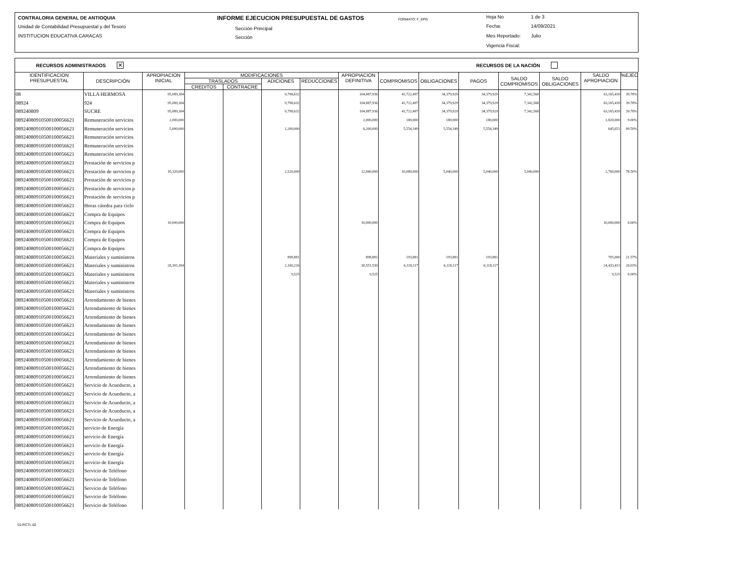CONTRALORIA GENERAL DE ANTIOQUIA INFORME EJECUCION PRESUPUESTAL DE GASTOS FORMATO: F_EPG Hoja No 1 de 3
Unidad de Contabilidad Presupuestal y del Tesoro Sección Principal Fecha: 14/09/2021
INSTITUCION EDUCATIVA CARACAS Sección Mes Reportado: Julio
Vigencia Fiscal:
RECURSOS ADMINISTRADOS ✕ RECURSOS DE LA NACIÓN
| IDENTIFICACION PRESUPUESTAL | DESCRIPCIÓN | APROPIACION INICIAL | MODIFICACIONES | | | | APROPIACION DEFINITIVA | COMPROMISOS | OBLIGACIONES | PAGOS | SALDO COMPROMISOS | SALDO OBLIGACIONES | SALDO APROPIACION | %EJEC |
| --- | --- | --- | --- | --- | --- | --- | --- | --- | --- | --- | --- | --- | --- | --- |
| | | | TRASLADOS | | ADICIONES | REDUCCIONES | | | | | | | | |
| | | | CREDITOS | CONTRACRE | | | | | | | | | | |
| 08 | VILLA HERMOSA | 95,089,304 | | | 9,798,632 | | 104,887,936 | 41,722,497 | 34,379,929 | 34,379,929 | 7,342,568 | | 63,165,439 | 39.78% |
| 08924 | 924 | 95,089,304 | | | 9,798,632 | | 104,887,936 | 41,722,497 | 34,379,929 | 34,379,929 | 7,342,568 | | 63,165,439 | 39.78% |
| 089240809 | SUCRE | 95,089,304 | | | 9,798,632 | | 104,887,936 | 41,722,497 | 34,379,929 | 34,379,929 | 7,342,568 | | 63,165,439 | 39.78% |
| 08924080910500100056621 | Remuneración servicios | 2,000,000 | | | | | 2,000,000 | 180,000 | 180,000 | 180,000 | | | 1,820,000 | 9.00% |
| 08924080910500100056621 | Remuneración servicios | 5,000,000 | | | 1,200,000 | | 6,200,000 | 5,554,349 | 5,554,349 | 5,554,349 | | | 645,651 | 89.59% |
| 08924080910500100056621 | Remuneración servicios | | | | | | | | | | | | | |
| 08924080910500100056621 | Remuneración servicios | | | | | | | | | | | | | |
| 08924080910500100056621 | Remuneración servicios | | | | | | | | | | | | | |
| 08924080910500100056621 | Prestación de servicios p | | | | | | | | | | | | | |
| 08924080910500100056621 | Prestación de servicios p | 10,320,000 | | | 2,520,000 | | 12,840,000 | 10,080,000 | 5,040,000 | 5,040,000 | 5,040,000 | | 2,760,000 | 78.50% |
| 08924080910500100056621 | Prestación de servicios p | | | | | | | | | | | | | |
| 08924080910500100056621 | Prestación de servicios p | | | | | | | | | | | | | |
| 08924080910500100056621 | Prestación de servicios p | | | | | | | | | | | | | |
| 08924080910500100056621 | Horas cátedra para ciclo | | | | | | | | | | | | | |
| 08924080910500100056621 | Compra de Equipos | | | | | | | | | | | | | |
| 08924080910500100056621 | Compra de Equipos | 10,000,000 | | | | | 10,000,000 | | | | | | 10,000,000 | 0.00% |
| 08924080910500100056621 | Compra de Equipos | | | | | | | | | | | | | |
| 08924080910500100056621 | Compra de Equipos | | | | | | | | | | | | | |
| 08924080910500100056621 | Compra de Equipos | | | | | | | | | | | | | |
| 08924080910500100056621 | Materiales y suministros | | | | 898,881 | | 898,881 | 193,881 | 193,881 | 193,881 | | | 705,000 | 21.57% |
| 08924080910500100056621 | Materiales y suministros | 28,391,304 | | | 2,160,226 | | 30,551,530 | 6,118,117 | 6,118,117 | 6,118,117 | | | 24,433,413 | 20.03% |
| 08924080910500100056621 | Materiales y suministros | | | | 9,525 | | 9,525 | | | | | | 9,525 | 0.00% |
| 08924080910500100056621 | Materiales y suministros | | | | | | | | | | | | | |
| 08924080910500100056621 | Materiales y suministros | | | | | | | | | | | | | |
| 08924080910500100056621 | Arrendamiento de bienes | | | | | | | | | | | | | |
| 08924080910500100056621 | Arrendamiento de bienes | | | | | | | | | | | | | |
| 08924080910500100056621 | Arrendamiento de bienes | | | | | | | | | | | | | |
| 08924080910500100056621 | Arrendamiento de bienes | | | | | | | | | | | | | |
| 08924080910500100056621 | Arrendamiento de bienes | | | | | | | | | | | | | |
| 08924080910500100056621 | Arrendamiento de bienes | | | | | | | | | | | | | |
| 08924080910500100056621 | Arrendamiento de bienes | | | | | | | | | | | | | |
| 08924080910500100056621 | Arrendamiento de bienes | | | | | | | | | | | | | |
| 08924080910500100056621 | Arrendamiento de bienes | | | | | | | | | | | | | |
| 08924080910500100056621 | Arrendamiento de bienes | | | | | | | | | | | | | |
| 08924080910500100056621 | Servicio de Acueducto, a | | | | | | | | | | | | | |
| 08924080910500100056621 | Servicio de Acueducto, a | | | | | | | | | | | | | |
| 08924080910500100056621 | Servicio de Acueducto, a | | | | | | | | | | | | | |
| 08924080910500100056621 | Servicio de Acueducto, a | | | | | | | | | | | | | |
| 08924080910500100056621 | Servicio de Acueducto, a | | | | | | | | | | | | | |
| 08924080910500100056621 | servicio de Energía | | | | | | | | | | | | | |
| 08924080910500100056621 | servicio de Energía | | | | | | | | | | | | | |
| 08924080910500100056621 | servicio de Energía | | | | | | | | | | | | | |
| 08924080910500100056621 | servicio de Energía | | | | | | | | | | | | | |
| 08924080910500100056621 | servicio de Energía | | | | | | | | | | | | | |
| 08924080910500100056621 | Servicio de Teléfono | | | | | | | | | | | | | |
| 08924080910500100056621 | Servicio de Teléfono | | | | | | | | | | | | | |
| 08924080910500100056621 | Servicio de Teléfono | | | | | | | | | | | | | |
| 08924080910500100056621 | Servicio de Teléfono | | | | | | | | | | | | | |
| 08924080910500100056621 | Servicio de Teléfono | | | | | | | | | | | | | |
01-RCTL-02